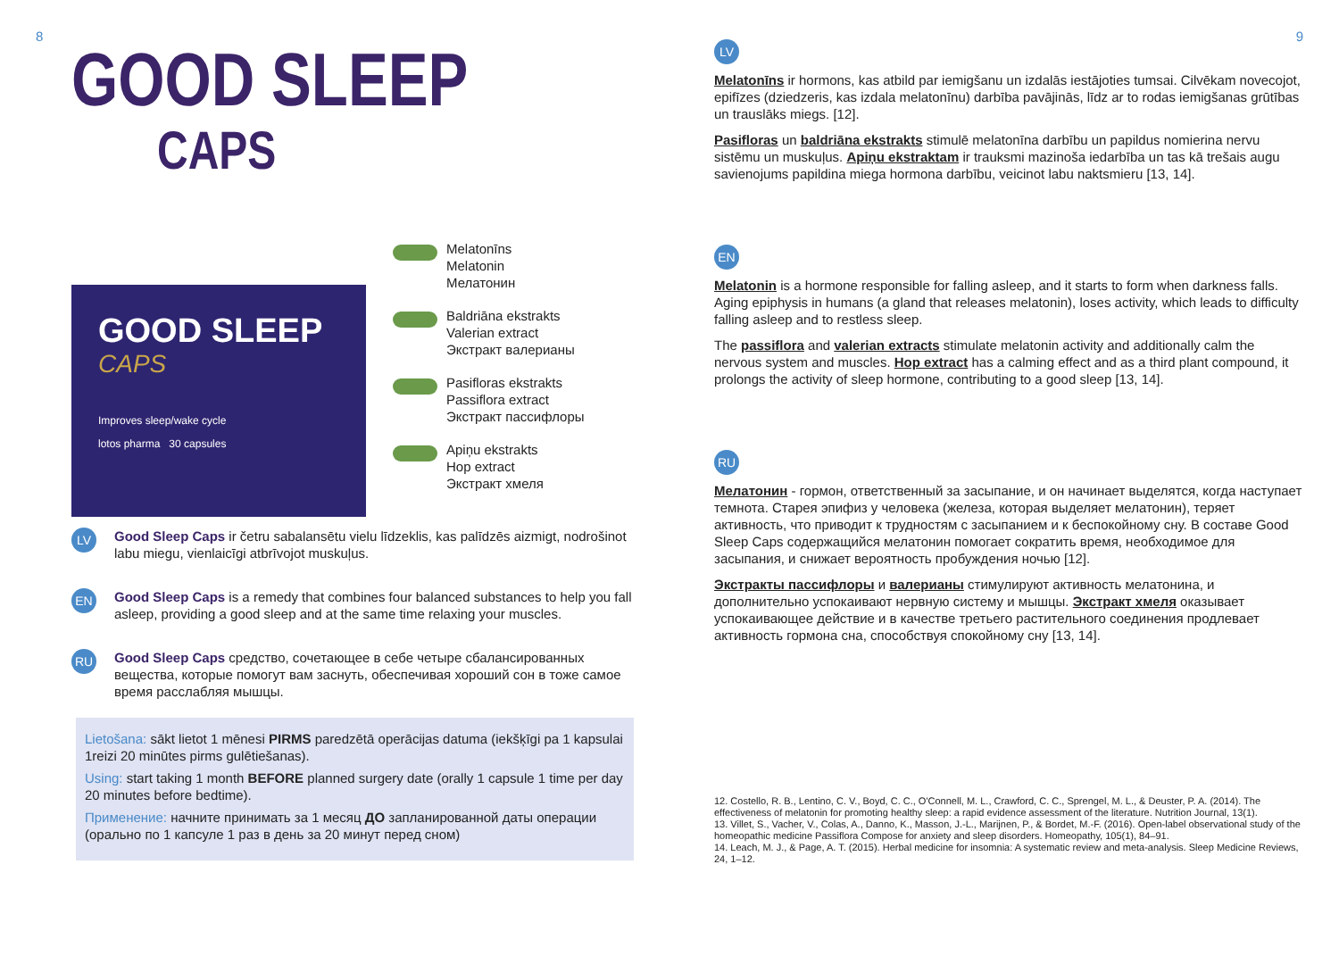8
GOOD SLEEP
CAPS
GOOD SLEEP
CAPS
Improves sleep/wake cycle
lotos pharma 30 capsules
Melatonīns
Melatonin
Мелатонин
Baldriāna ekstrakts
Valerian extract
Экстракт валерианы
Pasifloras ekstrakts
Passiflora extract
Экстракт пассифлоры
Apiņu ekstrakts
Hop extract
Экстракт хмеля
LV
Good Sleep Caps ir četru sabalansētu vielu līdzeklis, kas palīdzēs aizmigt, nodrošinot labu miegu, vienlaicīgi atbrīvojot muskuļus.
EN
Good Sleep Caps is a remedy that combines four balanced substances to help you fall asleep, providing a good sleep and at the same time relaxing your muscles.
RU
Good Sleep Caps средство, сочетающее в себе четыре сбалансированных вещества, которые помогут вам заснуть, обеспечивая хороший сон в тоже самое время расслабляя мышцы.
Lietošana: sākt lietot 1 mēnesi PIRMS paredzētā operācijas datuma (iekšķīgi pa 1 kapsulai 1reizi 20 minūtes pirms gulētiešanas).
Using: start taking 1 month BEFORE planned surgery date (orally 1 capsule 1 time per day 20 minutes before bedtime).
Применение: начните принимать за 1 месяц ДО запланированной даты операции (орально по 1 капсуле 1 раз в день за 20 минут перед сном)
9
LV
Melatonīns ir hormons, kas atbild par iemigšanu un izdalās iestājoties tumsai. Cilvēkam novecojot, epifīzes (dziedzeris, kas izdala melatonīnu) darbība pavājinās, līdz ar to rodas iemigšanas grūtības un trauslāks miegs. [12].
Pasifloras un baldriāna ekstrakts stimulē melatonīna darbību un papildus nomierina nervu sistēmu un muskuļus. Apiņu ekstraktam ir trauksmi mazinoša iedarbība un tas kā trešais augu savienojums papildina miega hormona darbību, veicinot labu naktsmieru [13, 14].
EN
Melatonin is a hormone responsible for falling asleep, and it starts to form when darkness falls. Aging epiphysis in humans (a gland that releases melatonin), loses activity, which leads to difficulty falling asleep and to restless sleep.
The passiflora and valerian extracts stimulate melatonin activity and additionally calm the nervous system and muscles. Hop extract has a calming effect and as a third plant compound, it prolongs the activity of sleep hormone, contributing to a good sleep [13, 14].
RU
Мелатонин - гормон, ответственный за засыпание, и он начинает выделятся, когда наступает темнота. Старея эпифиз у человека (железа, которая выделяет мелатонин), теряет активность, что приводит к трудностям с засыпанием и к беспокойному сну. В составе Good Sleep Caps содержащийся мелатонин помогает сократить время, необходимое для засыпания, и снижает вероятность пробуждения ночью [12].
Экстракты пассифлоры и валерианы стимулируют активность мелатонина, и дополнительно успокаивают нервную систему и мышцы. Экстракт хмеля оказывает успокаивающее действие и в качестве третьего растительного соединения продлевает активность гормона сна, способствуя спокойному сну [13, 14].
12. Costello, R. B., Lentino, C. V., Boyd, C. C., O'Connell, M. L., Crawford, C. C., Sprengel, M. L., & Deuster, P. A. (2014). The effectiveness of melatonin for promoting healthy sleep: a rapid evidence assessment of the literature. Nutrition Journal, 13(1).
13. Villet, S., Vacher, V., Colas, A., Danno, K., Masson, J.-L., Marijnen, P., & Bordet, M.-F. (2016). Open-label observational study of the homeopathic medicine Passiflora Compose for anxiety and sleep disorders. Homeopathy, 105(1), 84–91.
14. Leach, M. J., & Page, A. T. (2015). Herbal medicine for insomnia: A systematic review and meta-analysis. Sleep Medicine Reviews, 24, 1–12.